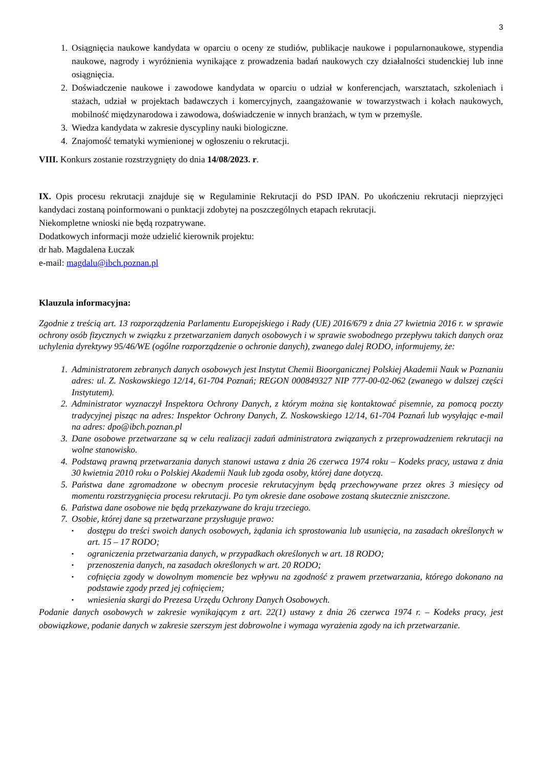3
1. Osiągnięcia naukowe kandydata w oparciu o oceny ze studiów, publikacje naukowe i popularnonaukowe, stypendia naukowe, nagrody i wyróżnienia wynikające z prowadzenia badań naukowych czy działalności studenckiej lub inne osiągnięcia.
2. Doświadczenie naukowe i zawodowe kandydata w oparciu o udział w konferencjach, warsztatach, szkoleniach i stażach, udział w projektach badawczych i komercyjnych, zaangażowanie w towarzystwach i kołach naukowych, mobilność międzynarodowa i zawodowa, doświadczenie w innych branżach, w tym w przemyśle.
3. Wiedza kandydata w zakresie dyscypliny nauki biologiczne.
4. Znajomość tematyki wymienionej w ogłoszeniu o rekrutacji.
VIII. Konkurs zostanie rozstrzygnięty do dnia 14/08/2023. r.
IX. Opis procesu rekrutacji znajduje się w Regulaminie Rekrutacji do PSD IPAN. Po ukończeniu rekrutacji nieprzyjęci kandydaci zostaną poinformowani o punktacji zdobytej na poszczególnych etapach rekrutacji.
Niekompletne wnioski nie będą rozpatrywane.
Dodatkowych informacji może udzielić kierownik projektu:
dr hab. Magdalena Łuczak
e-mail: magdalu@ibch.poznan.pl
Klauzula informacyjna:
Zgodnie z treścią art. 13 rozporządzenia Parlamentu Europejskiego i Rady (UE) 2016/679 z dnia 27 kwietnia 2016 r. w sprawie ochrony osób fizycznych w związku z przetwarzaniem danych osobowych i w sprawie swobodnego przepływu takich danych oraz uchylenia dyrektywy 95/46/WE (ogólne rozporządzenie o ochronie danych), zwanego dalej RODO, informujemy, że:
1. Administratorem zebranych danych osobowych jest Instytut Chemii Bioorganicznej Polskiej Akademii Nauk w Poznaniu adres: ul. Z. Noskowskiego 12/14, 61-704 Poznań; REGON 000849327 NIP 777-00-02-062 (zwanego w dalszej części Instytutem).
2. Administrator wyznaczył Inspektora Ochrony Danych, z którym można się kontaktować pisemnie, za pomocą poczty tradycyjnej pisząc na adres: Inspektor Ochrony Danych, Z. Noskowskiego 12/14, 61-704 Poznań lub wysyłając e-mail na adres: dpo@ibch.poznan.pl
3. Dane osobowe przetwarzane są w celu realizacji zadań administratora związanych z przeprowadzeniem rekrutacji na wolne stanowisko.
4. Podstawą prawną przetwarzania danych stanowi ustawa z dnia 26 czerwca 1974 roku – Kodeks pracy, ustawa z dnia 30 kwietnia 2010 roku o Polskiej Akademii Nauk lub zgoda osoby, której dane dotyczą.
5. Państwa dane zgromadzone w obecnym procesie rekrutacyjnym będą przechowywane przez okres 3 miesięcy od momentu rozstrzygnięcia procesu rekrutacji. Po tym okresie dane osobowe zostaną skutecznie zniszczone.
6. Państwa dane osobowe nie będą przekazywane do kraju trzeciego.
7. Osobie, której dane są przetwarzane przysługuje prawo:
▪ dostępu do treści swoich danych osobowych, żądania ich sprostowania lub usunięcia, na zasadach określonych w art. 15 – 17 RODO;
▪ ograniczenia przetwarzania danych, w przypadkach określonych w art. 18 RODO;
▪ przenoszenia danych, na zasadach określonych w art. 20 RODO;
▪ cofnięcia zgody w dowolnym momencie bez wpływu na zgodność z prawem przetwarzania, którego dokonano na podstawie zgody przed jej cofnięciem;
▪ wniesienia skargi do Prezesa Urzędu Ochrony Danych Osobowych.
Podanie danych osobowych w zakresie wynikającym z art. 22(1) ustawy z dnia 26 czerwca 1974 r. – Kodeks pracy, jest obowiązkowe, podanie danych w zakresie szerszym jest dobrowolne i wymaga wyrażenia zgody na ich przetwarzanie.